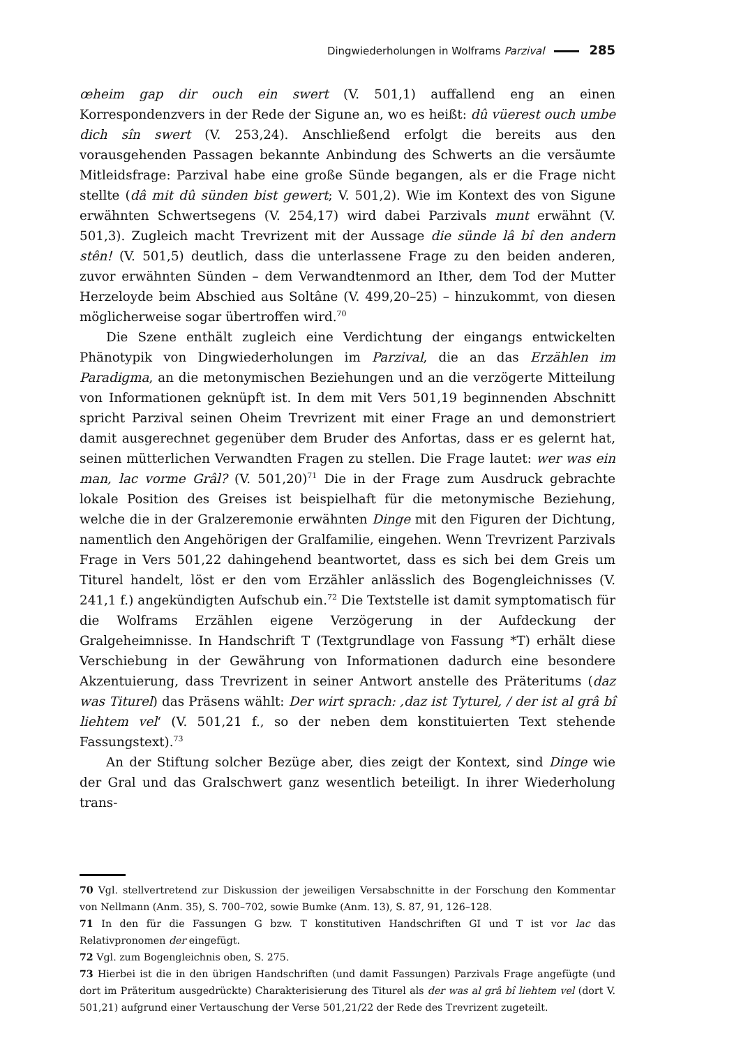Dingwiederholungen in Wolframs Parzival 285
œheim gap dir ouch ein swert (V. 501,1) auffallend eng an einen Korrespondenzvers in der Rede der Sigune an, wo es heißt: dû vüerest ouch umbe dich sîn swert (V. 253,24). Anschließend erfolgt die bereits aus den vorausgehenden Passagen bekannte Anbindung des Schwerts an die versäumte Mitleidsfrage: Parzival habe eine große Sünde begangen, als er die Frage nicht stellte (dâ mit dû sünden bist gewert; V. 501,2). Wie im Kontext des von Sigune erwähnten Schwertsegens (V. 254,17) wird dabei Parzivals munt erwähnt (V. 501,3). Zugleich macht Trevrizent mit der Aussage die sünde lâ bî den andern stên! (V. 501,5) deutlich, dass die unterlassene Frage zu den beiden anderen, zuvor erwähnten Sünden – dem Verwandtenmord an Ither, dem Tod der Mutter Herzeloyde beim Abschied aus Soltâne (V. 499,20–25) – hinzukommt, von diesen möglicherweise sogar übertroffen wird.<sup>70</sup>
Die Szene enthält zugleich eine Verdichtung der eingangs entwickelten Phänotypik von Dingwiederholungen im Parzival, die an das Erzählen im Paradigma, an die metonymischen Beziehungen und an die verzögerte Mitteilung von Informationen geknüpft ist. In dem mit Vers 501,19 beginnenden Abschnitt spricht Parzival seinen Oheim Trevrizent mit einer Frage an und demonstriert damit ausgerechnet gegenüber dem Bruder des Anfortas, dass er es gelernt hat, seinen mütterlichen Verwandten Fragen zu stellen. Die Frage lautet: wer was ein man, lac vorme Grâl? (V. 501,20)<sup>71</sup> Die in der Frage zum Ausdruck gebrachte lokale Position des Greises ist beispielhaft für die metonymische Beziehung, welche die in der Gralzeremonie erwähnten Dinge mit den Figuren der Dichtung, namentlich den Angehörigen der Gralfamilie, eingehen. Wenn Trevrizent Parzivals Frage in Vers 501,22 dahingehend beantwortet, dass es sich bei dem Greis um Titurel handelt, löst er den vom Erzähler anlässlich des Bogengleichnisses (V. 241,1 f.) angekündigten Aufschub ein.<sup>72</sup> Die Textstelle ist damit symptomatisch für die Wolframs Erzählen eigene Verzögerung in der Aufdeckung der Gralgeheimnisse. In Handschrift T (Textgrundlage von Fassung *T) erhält diese Verschiebung in der Gewährung von Informationen dadurch eine besondere Akzentuierung, dass Trevrizent in seiner Antwort anstelle des Präteritums (daz was Titurel) das Präsens wählt: Der wirt sprach: ‚daz ist Tyturel, / der ist al grâ bî liehtem vel‘ (V. 501,21 f., so der neben dem konstituierten Text stehende Fassungstext).<sup>73</sup>
An der Stiftung solcher Bezüge aber, dies zeigt der Kontext, sind Dinge wie der Gral und das Gralschwert ganz wesentlich beteiligt. In ihrer Wiederholung trans-
70 Vgl. stellvertretend zur Diskussion der jeweiligen Versabschnitte in der Forschung den Kommentar von Nellmann (Anm. 35), S. 700–702, sowie Bumke (Anm. 13), S. 87, 91, 126–128.
71 In den für die Fassungen G bzw. T konstitutiven Handschriften GI und T ist vor lac das Relativpronomen der eingefügt.
72 Vgl. zum Bogengleichnis oben, S. 275.
73 Hierbei ist die in den übrigen Handschriften (und damit Fassungen) Parzivals Frage angefügte (und dort im Präteritum ausgedrückte) Charakterisierung des Titurel als der was al grâ bî liehtem vel (dort V. 501,21) aufgrund einer Vertauschung der Verse 501,21/22 der Rede des Trevrizent zugeteilt.